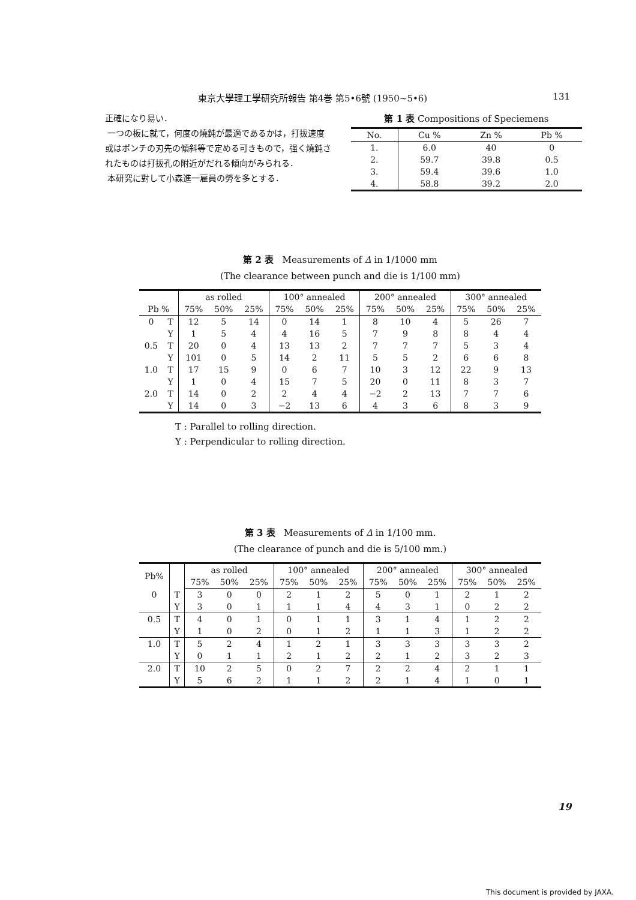東京大學理工學研究所報告 第4巻 第5•6號 (1950~5•6) 131
正確になり易い．
一つの板に就て，何度の燒鈍が最適であるかは，打拔速度或はポンチの刃先の傾斜等で定める可きもので，强く燒鈍されたものは打拔孔の附近がだれる傾向がみられる．
本研究に對して小森進一雇員の勞を多とする．
第 1 表 Compositions of Speciemens
| No. | Cu % | Zn % | Pb % |
| --- | --- | --- | --- |
| 1. | 6.0 | 40 | 0 |
| 2. | 59.7 | 39.8 | 0.5 |
| 3. | 59.4 | 39.6 | 1.0 |
| 4. | 58.8 | 39.2 | 2.0 |
第 2 表 Measurements of Δ in 1/1000 mm
(The clearance between punch and die is 1/100 mm)
| | | as rolled | | | 100° annealed | | | 200° annealed | | | 300° annealed | | |
| --- | --- | --- | --- | --- | --- | --- | --- | --- | --- | --- | --- | --- | --- |
| Pb % | | 75% | 50% | 25% | 75% | 50% | 25% | 75% | 50% | 25% | 75% | 50% | 25% |
| 0 | T | 12 | 5 | 14 | 0 | 14 | 1 | 8 | 10 | 4 | 5 | 26 | 7 |
| | Y | 1 | 5 | 4 | 4 | 16 | 5 | 7 | 9 | 8 | 8 | 4 | 4 |
| 0.5 | T | 20 | 0 | 4 | 13 | 13 | 2 | 7 | 7 | 7 | 5 | 3 | 4 |
| | Y | 101 | 0 | 5 | 14 | 2 | 11 | 5 | 5 | 2 | 6 | 6 | 8 |
| 1.0 | T | 17 | 15 | 9 | 0 | 6 | 7 | 10 | 3 | 12 | 22 | 9 | 13 |
| | Y | 1 | 0 | 4 | 15 | 7 | 5 | 20 | 0 | 11 | 8 | 3 | 7 |
| 2.0 | T | 14 | 0 | 2 | 2 | 4 | 4 | −2 | 2 | 13 | 7 | 7 | 6 |
| | Y | 14 | 0 | 3 | −2 | 13 | 6 | 4 | 3 | 6 | 8 | 3 | 9 |
T : Parallel to rolling direction.
Y : Perpendicular to rolling direction.
第 3 表 Measurements of Δ in 1/100 mm.
(The clearance of punch and die is 5/100 mm.)
| Pb% | | as rolled | | | 100° annealed | | | 200° annealed | | | 300° annealed | | |
| --- | --- | --- | --- | --- | --- | --- | --- | --- | --- | --- | --- | --- | --- |
| | | 75% | 50% | 25% | 75% | 50% | 25% | 75% | 50% | 25% | 75% | 50% | 25% |
| 0 | T | 3 | 0 | 0 | 2 | 1 | 2 | 5 | 0 | 1 | 2 | 1 | 2 |
| | Y | 3 | 0 | 1 | 1 | 1 | 4 | 4 | 3 | 1 | 0 | 2 | 2 |
| 0.5 | T | 4 | 0 | 1 | 0 | 1 | 1 | 3 | 1 | 4 | 1 | 2 | 2 |
| | Y | 1 | 0 | 2 | 0 | 1 | 2 | 1 | 1 | 3 | 1 | 2 | 2 |
| 1.0 | T | 5 | 2 | 4 | 1 | 2 | 1 | 3 | 3 | 3 | 3 | 3 | 2 |
| | Y | 0 | 1 | 1 | 2 | 1 | 2 | 2 | 1 | 2 | 3 | 2 | 3 |
| 2.0 | T | 10 | 2 | 5 | 0 | 2 | 7 | 2 | 2 | 4 | 2 | 1 | 1 |
| | Y | 5 | 6 | 2 | 1 | 1 | 2 | 2 | 1 | 4 | 1 | 0 | 1 |
19
This document is provided by JAXA.